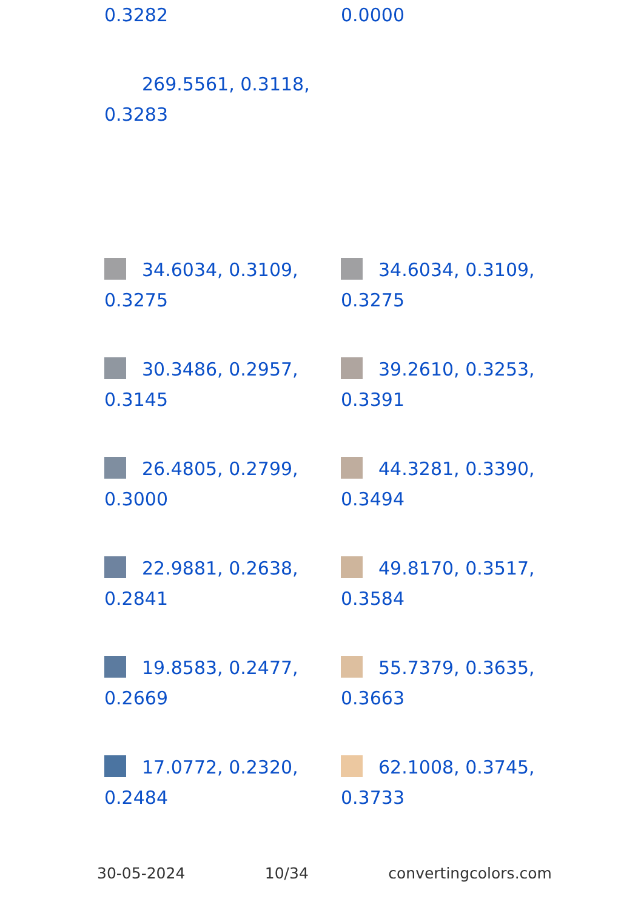0.3282 0.0000
269.5561, 0.3118,
0.3283
34.6034, 0.3109,
0.3275
34.6034, 0.3109,
0.3275
30.3486, 0.2957,
0.3145
39.2610, 0.3253,
0.3391
26.4805, 0.2799,
0.3000
44.3281, 0.3390,
0.3494
22.9881, 0.2638,
0.2841
49.8170, 0.3517,
0.3584
19.8583, 0.2477,
0.2669
55.7379, 0.3635,
0.3663
17.0772, 0.2320,
0.2484
62.1008, 0.3745,
0.3733
30-05-2024 10/34 convertingcolors.com